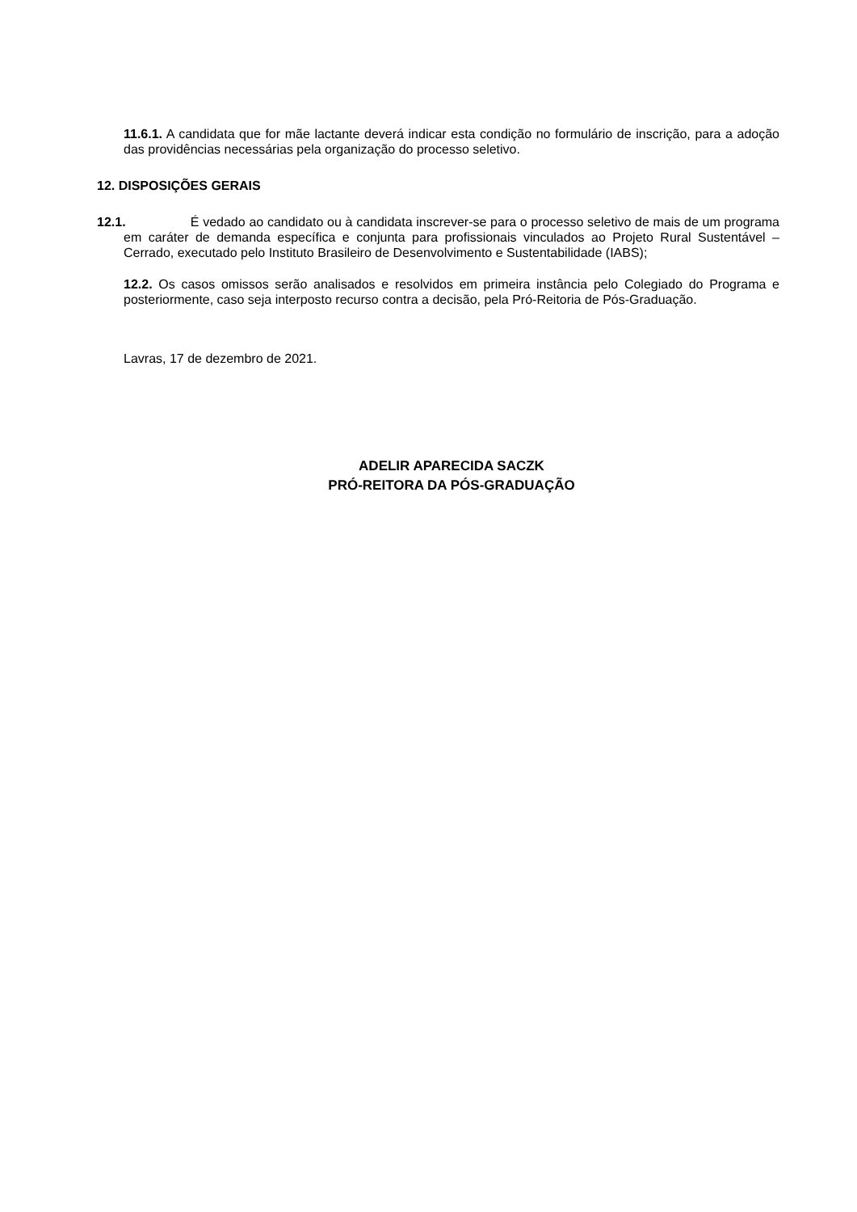11.6.1. A candidata que for mãe lactante deverá indicar esta condição no formulário de inscrição, para a adoção das providências necessárias pela organização do processo seletivo.
12. DISPOSIÇÕES GERAIS
12.1. É vedado ao candidato ou à candidata inscrever-se para o processo seletivo de mais de um programa em caráter de demanda específica e conjunta para profissionais vinculados ao Projeto Rural Sustentável – Cerrado, executado pelo Instituto Brasileiro de Desenvolvimento e Sustentabilidade (IABS);
12.2. Os casos omissos serão analisados e resolvidos em primeira instância pelo Colegiado do Programa e posteriormente, caso seja interposto recurso contra a decisão, pela Pró-Reitoria de Pós-Graduação.
Lavras, 17 de dezembro de 2021.
ADELIR APARECIDA SACZK
PRÓ-REITORA DA PÓS-GRADUAÇÃO